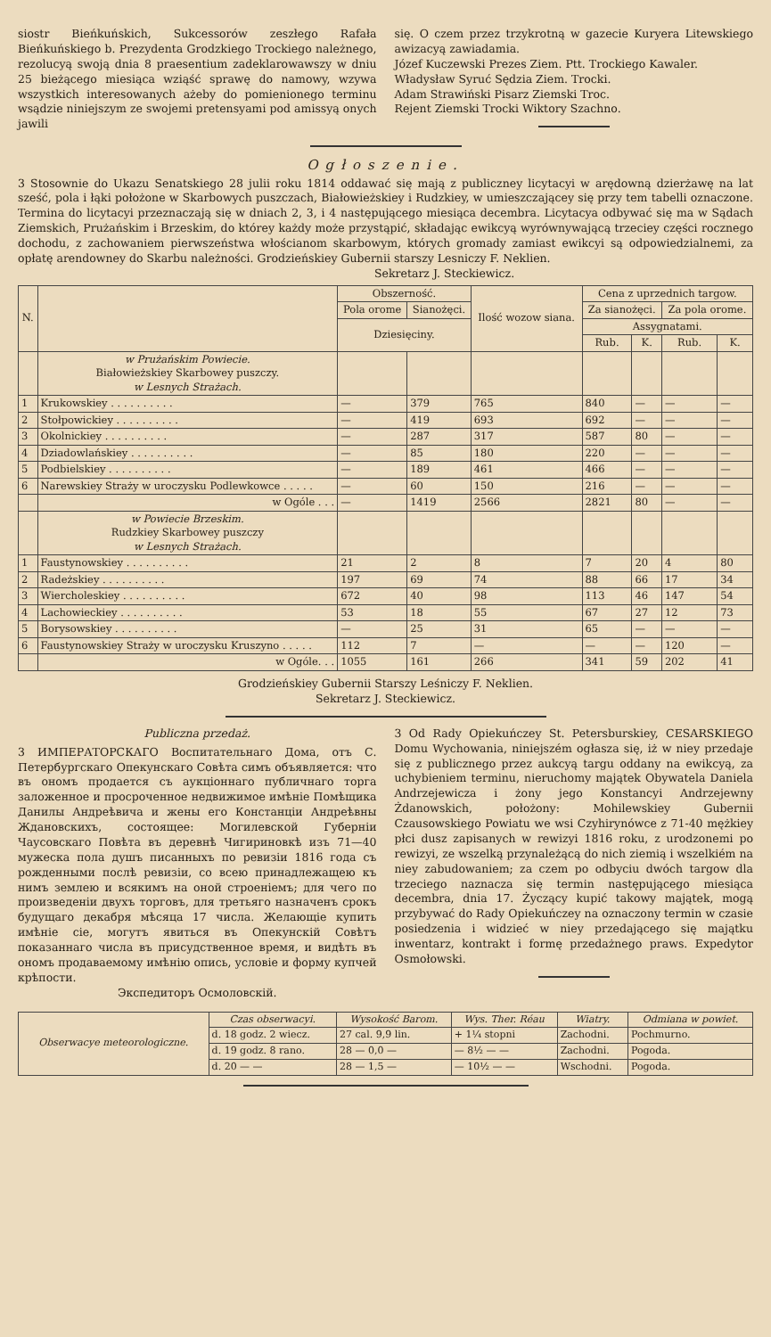siostr Bieńkuńskich, Sukcessorów zeszłego Rafała Bieńkuńskiego b. Prezydenta Grodzkiego Trockiego należnego, rezolucyą swoją dnia 8 praesentium zadeklarowawszy w dniu 25 bieżącego miesiąca wziąść sprawę do namowy, wzywa wszystkich interesowanych ażeby do pomienionego terminu wsądzie niniejszym ze swojemi pretensyami pod amissyą onych jawili
się. O czem przez trzykrotną w gazecie Kuryera Litewskiego awizacyą zawiadamia.
Józef Kuczewski Prezes Ziem. Ptt. Trockiego Kawaler.
Władysław Syruć Sędzia Ziem. Trocki.
Adam Strawiński Pisarz Ziemski Troc.
Rejent Ziemski Trocki Wiktory Szachno.
Ogłoszenie.
3 Stosownie do Ukazu Senatskiego 28 julii roku 1814 oddawać się mają z publiczney licytacyi w arędowną dzierżawę na lat sześć, pola i łąki położone w Skarbowych puszczach, Białowieżskiey i Rudzkiey, w umieszczającey się przy tem tabelli oznaczone. Termina do licytacyi przeznaczają się w dniach 2, 3, i 4 następującego miesiąca decembra. Licytacya odbywać się ma w Sądach Ziemskich, Prużańskim i Brzeskim, do którey każdy może przystąpić, składając ewikcyą wyrównywającą trzeciey części rocznego dochodu, z zachowaniem pierwszeństwa włościanom skarbowym, których gromady zamiast ewikcyi są odpowiedzialnemi, za opłatę arendowney do Skarbu należności. Grodzieńskiey Gubernii starszy Lesniczy F. Neklien.
Sekretarz J. Steckiewicz.
| N. | | Obszerność. | | Ilość wozow siana. | Cena z uprzednich targow. | | | |
| --- | --- | --- | --- | --- | --- | --- | --- | --- |
| | | Pola orome | Sianożęci. | | Za sianożęci. | | Za pola orome. | |
| | | Dziesięciny. | | | Assygnatami. | | | |
| | | | | | Rub. | K. | Rub. | K. |
| | w Prużańskim Powiecie. Białowieżskiey Skarbowey puszczy. w Lesnych Strażach. | | | | | | | |
| 1 | Krukowskiey . . . . . . . . . . | — | 379 | 765 | 840 | — | — | — |
| 2 | Stołpowickiey . . . . . . . . . . | — | 419 | 693 | 692 | — | — | — |
| 3 | Okolnickiey . . . . . . . . . . | — | 287 | 317 | 587 | 80 | — | — |
| 4 | Dziadowlańskiey . . . . . . . . . . | — | 85 | 180 | 220 | — | — | — |
| 5 | Podbielskiey . . . . . . . . . . | — | 189 | 461 | 466 | — | — | — |
| 6 | Narewskiey Straży w uroczysku Podlewkowce . . . . . | — | 60 | 150 | 216 | — | — | — |
| | w Ogóle . . . | — | 1419 | 2566 | 2821 | 80 | — | — |
| | w Powiecie Brzeskim. Rudzkiey Skarbowey puszczy w Lesnych Strażach. | | | | | | | |
| 1 | Faustynowskiey . . . . . . . . . . | 21 | 2 | 8 | 7 | 20 | 4 | 80 |
| 2 | Radeżskiey . . . . . . . . . . | 197 | 69 | 74 | 88 | 66 | 17 | 34 |
| 3 | Wiercholeskiey . . . . . . . . . . | 672 | 40 | 98 | 113 | 46 | 147 | 54 |
| 4 | Lachowieckiey . . . . . . . . . . | 53 | 18 | 55 | 67 | 27 | 12 | 73 |
| 5 | Borysowskiey . . . . . . . . . . | — | 25 | 31 | 65 | — | — | — |
| 6 | Faustynowskiey Straży w uroczysku Kruszyno . . . . . | 112 | 7 | — | — | — | 120 | — |
| | w Ogóle. . . | 1055 | 161 | 266 | 341 | 59 | 202 | 41 |
Grodzieńskiey Gubernii Starszy Leśniczy F. Neklien.
Sekretarz J. Steckiewicz.
Publiczna przedaż.
3 ИМПЕРАТОРСКАГО Воспитательнаго Дома, отъ С. Петербургскаго Опекунскаго Совѣта симъ объявляется: что въ ономъ продается съ аукціоннаго публичнаго торга заложенное и просроченное недвижимое имѣніе Помѣщика Данилы Андреѣвича и жены его Констанціи Андреѣвны Ждановскихъ, состоящее: Могилевской Губерніи Чаусовскаго Повѣта въ деревнѣ Чигириновкѣ изъ 71—40 мужеска пола душъ писанныхъ по ревизіи 1816 года съ рожденными послѣ ревизіи, со всею принадлежащею къ нимъ землею и всякимъ на оной строеніемъ; для чего по произведеніи двухъ торговъ, для третьяго назначенъ срокъ будущаго декабря мѣсяца 17 числа. Желающіе купить имѣніе сіе, могутъ явиться въ Опекунскій Совѣтъ показаннаго числа въ присудственное время, и видѣть въ ономъ продаваемому имѣнію опись, условіе и форму купчей крѣпости.
Экспедиторъ Осмоловскій.
3 Od Rady Opiekuńczey St. Petersburskiey, CESARSKIEGO Domu Wychowania, niniejszém ogłasza się, iż w niey przedaje się z publicznego przez aukcyą targu oddany na ewikcyą, za uchybieniem terminu, nieruchomy majątek Obywatela Daniela Andrzejewicza i żony jego Konstancyi Andrzejewny Żdanowskich, położony: Mohilewskiey Gubernii Czausowskiego Powiatu we wsi Czyhirynówce z 71-40 mężkiey płci dusz zapisanych w rewizyi 1816 roku, z urodzonemi po rewizyi, ze wszelką przynależącą do nich ziemią i wszelkiém na niey zabudowaniem; za czem po odbyciu dwóch targow dla trzeciego naznacza się termin następującego miesiąca decembra, dnia 17. Życzący kupić takowy majątek, mogą przybywać do Rady Opiekuńczey na oznaczony termin w czasie posiedzenia i widzieć w niey przedającego się majątku inwentarz, kontrakt i formę przedażnego praws. Expedytor Osmołowski.
| Obserwacye meteorologiczne. | Czas obserwacyi. | Wysokość Barom. | Wys. Ther. Réau | Wiatry. | Odmiana w powiet. |
| | d. 18 godz. 2 wiecz. | 27 cal. 9,9 lin. | + 1¼ stopni | Zachodni. | Pochmurno. |
| | d. 19 godz. 8 rano. | 28 — 0,0 — | — 8½ — — | Zachodni. | Pogoda. |
| | d. 20 — — | 28 — 1,5 — | — 10½ — — | Wschodni. | Pogoda. |